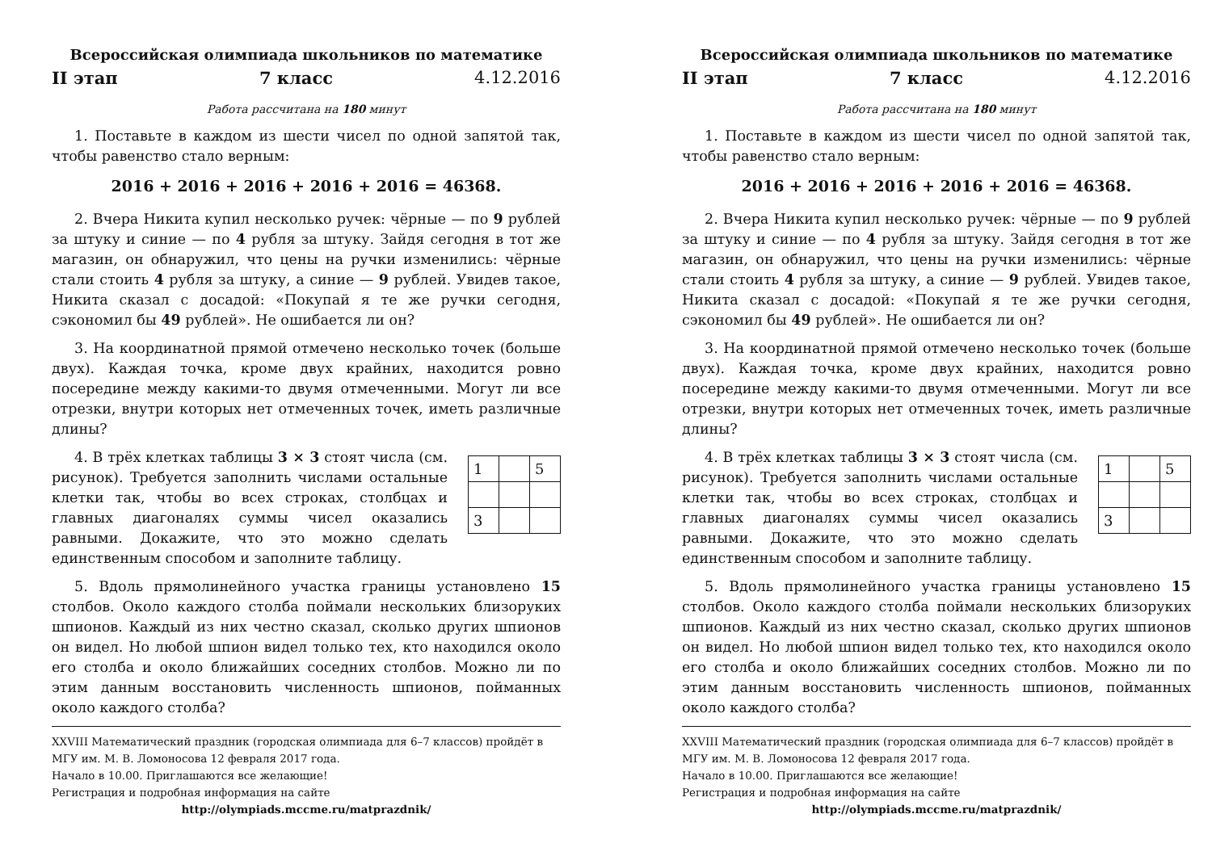Всероссийская олимпиада школьников по математике
II этап 7 класс 4.12.2016
Работа рассчитана на 180 минут
1. Поставьте в каждом из шести чисел по одной запятой так, чтобы равенство стало верным:
2016 + 2016 + 2016 + 2016 + 2016 = 46368.
2. Вчера Никита купил несколько ручек: чёрные — по 9 рублей за штуку и синие — по 4 рубля за штуку. Зайдя сегодня в тот же магазин, он обнаружил, что цены на ручки изменились: чёрные стали стоить 4 рубля за штуку, а синие — 9 рублей. Увидев такое, Никита сказал с досадой: «Покупай я те же ручки сегодня, сэкономил бы 49 рублей». Не ошибается ли он?
3. На координатной прямой отмечено несколько точек (больше двух). Каждая точка, кроме двух крайних, находится ровно посередине между какими-то двумя отмеченными. Могут ли все отрезки, внутри которых нет отмеченных точек, иметь различные длины?
4. В трёх клетках таблицы 3 × 3 стоят числа (см. рисунок). Требуется заполнить числами остальные клетки так, чтобы во всех строках, столбцах и главных диагоналях суммы чисел оказались равными. Докажите, что это можно сделать единственным способом и заполните таблицу.
| 1 | | 5 |
| 3 | | |
5. Вдоль прямолинейного участка границы установлено 15 столбов. Около каждого столба поймали нескольких близоруких шпионов. Каждый из них честно сказал, сколько других шпионов он видел. Но любой шпион видел только тех, кто находился около его столба и около ближайших соседних столбов. Можно ли по этим данным восстановить численность шпионов, пойманных около каждого столба?
XXVIII Математический праздник (городская олимпиада для 6–7 классов) пройдёт в МГУ им. М. В. Ломоносова 12 февраля 2017 года.
Начало в 10.00. Приглашаются все желающие!
Регистрация и подробная информация на сайте
http://olympiads.mccme.ru/matprazdnik/
Всероссийская олимпиада школьников по математике
II этап 7 класс 4.12.2016
Работа рассчитана на 180 минут
1. Поставьте в каждом из шести чисел по одной запятой так, чтобы равенство стало верным:
2016 + 2016 + 2016 + 2016 + 2016 = 46368.
2. Вчера Никита купил несколько ручек: чёрные — по 9 рублей за штуку и синие — по 4 рубля за штуку. Зайдя сегодня в тот же магазин, он обнаружил, что цены на ручки изменились: чёрные стали стоить 4 рубля за штуку, а синие — 9 рублей. Увидев такое, Никита сказал с досадой: «Покупай я те же ручки сегодня, сэкономил бы 49 рублей». Не ошибается ли он?
3. На координатной прямой отмечено несколько точек (больше двух). Каждая точка, кроме двух крайних, находится ровно посередине между какими-то двумя отмеченными. Могут ли все отрезки, внутри которых нет отмеченных точек, иметь различные длины?
4. В трёх клетках таблицы 3 × 3 стоят числа (см. рисунок). Требуется заполнить числами остальные клетки так, чтобы во всех строках, столбцах и главных диагоналях суммы чисел оказались равными. Докажите, что это можно сделать единственным способом и заполните таблицу.
| 1 | | 5 |
| 3 | | |
5. Вдоль прямолинейного участка границы установлено 15 столбов. Около каждого столба поймали нескольких близоруких шпионов. Каждый из них честно сказал, сколько других шпионов он видел. Но любой шпион видел только тех, кто находился около его столба и около ближайших соседних столбов. Можно ли по этим данным восстановить численность шпионов, пойманных около каждого столба?
XXVIII Математический праздник (городская олимпиада для 6–7 классов) пройдёт в МГУ им. М. В. Ломоносова 12 февраля 2017 года.
Начало в 10.00. Приглашаются все желающие!
Регистрация и подробная информация на сайте
http://olympiads.mccme.ru/matprazdnik/